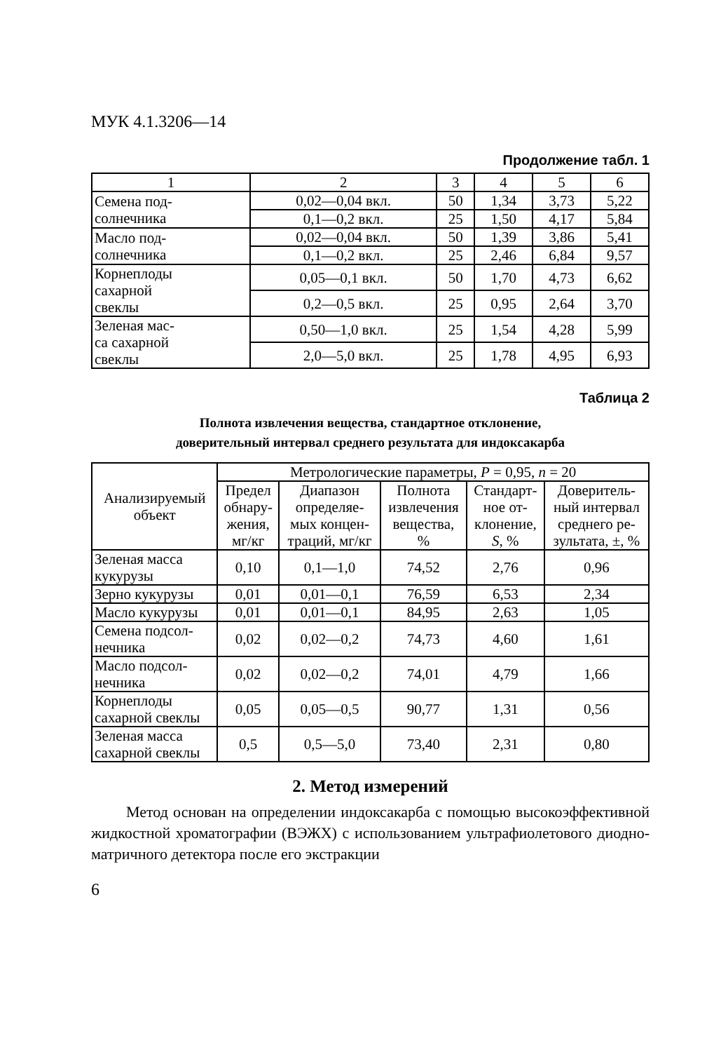МУК 4.1.3206—14
Продолжение табл. 1
| 1 | 2 | 3 | 4 | 5 | 6 |
| --- | --- | --- | --- | --- | --- |
| Семена под- солнечника | 0,02—0,04 вкл. | 50 | 1,34 | 3,73 | 5,22 |
| | 0,1—0,2 вкл. | 25 | 1,50 | 4,17 | 5,84 |
| Масло под- солнечника | 0,02—0,04 вкл. | 50 | 1,39 | 3,86 | 5,41 |
| | 0,1—0,2 вкл. | 25 | 2,46 | 6,84 | 9,57 |
| Корнеплоды сахарной свеклы | 0,05—0,1 вкл. | 50 | 1,70 | 4,73 | 6,62 |
| | 0,2—0,5 вкл. | 25 | 0,95 | 2,64 | 3,70 |
| Зеленая мас- са сахарной свеклы | 0,50—1,0 вкл. | 25 | 1,54 | 4,28 | 5,99 |
| | 2,0—5,0 вкл. | 25 | 1,78 | 4,95 | 6,93 |
Таблица 2
Полнота извлечения вещества, стандартное отклонение,
доверительный интервал среднего результата для индоксакарба
| Анализируемый объект | Метрологические параметры, P = 0,95, n = 20 | | | | |
| --- | --- | --- | --- | --- | --- |
| | Предел обнару- жения, мг/кг | Диапазон определяе- мых концен- траций, мг/кг | Полнота извлечения вещества, % | Стандарт- ное от- клонение, S , % | Доверитель- ный интервал среднего ре- зультата, ±, % |
| Зеленая масса кукурузы | 0,10 | 0,1—1,0 | 74,52 | 2,76 | 0,96 |
| Зерно кукурузы | 0,01 | 0,01—0,1 | 76,59 | 6,53 | 2,34 |
| Масло кукурузы | 0,01 | 0,01—0,1 | 84,95 | 2,63 | 1,05 |
| Семена подсол- нечника | 0,02 | 0,02—0,2 | 74,73 | 4,60 | 1,61 |
| Масло подсол- нечника | 0,02 | 0,02—0,2 | 74,01 | 4,79 | 1,66 |
| Корнеплоды сахарной свеклы | 0,05 | 0,05—0,5 | 90,77 | 1,31 | 0,56 |
| Зеленая масса сахарной свеклы | 0,5 | 0,5—5,0 | 73,40 | 2,31 | 0,80 |
2. Метод измерений
Метод основан на определении индоксакарба с помощью высоко­эффективной жидкостной хроматографии (ВЭЖХ) с использованием ультрафиолетового диодно-матричного детектора после его экстракции
6